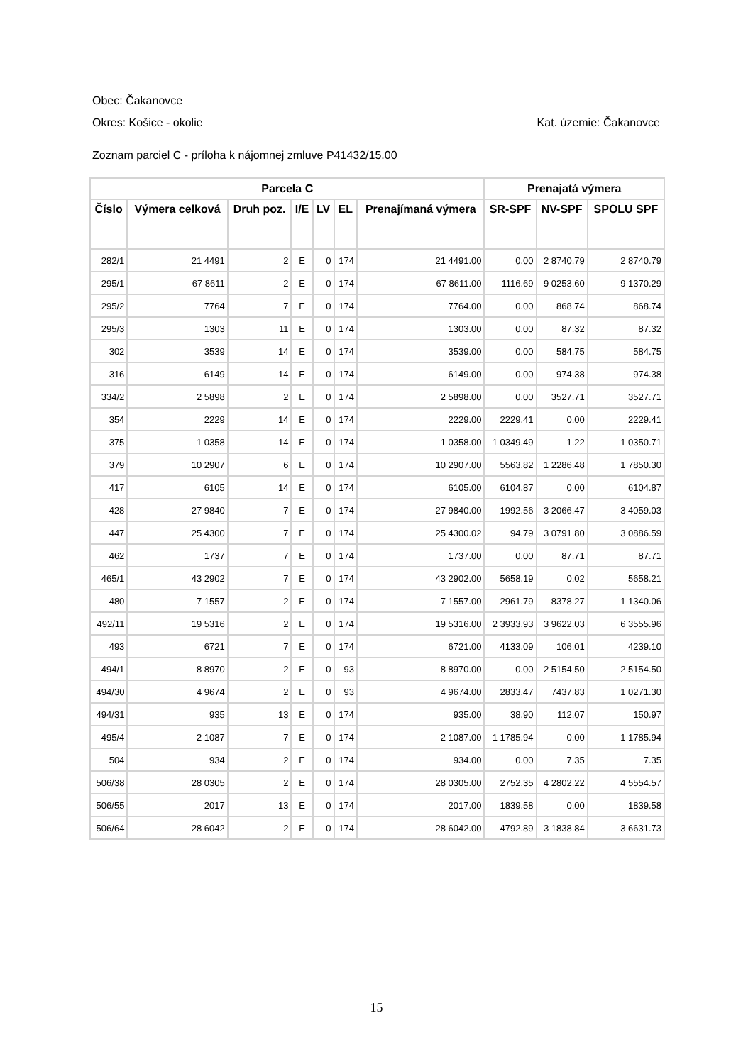Obec: Čakanovce
Okres: Košice - okolie Kat. územie: Čakanovce
Zoznam parciel C - príloha k nájomnej zmluve P41432/15.00
| Parcela C | | | | | | | Prenajatá výmera | | |
| --- | --- | --- | --- | --- | --- | --- | --- | --- | --- |
| Číslo | Výmera celková | Druh poz. | I/E | LV | EL | Prenajímaná výmera | SR-SPF | NV-SPF | SPOLU SPF |
| 282/1 | 21 4491 | 2 | E | 0 | 174 | 21 4491.00 | 0.00 | 2 8740.79 | 2 8740.79 |
| 295/1 | 67 8611 | 2 | E | 0 | 174 | 67 8611.00 | 1116.69 | 9 0253.60 | 9 1370.29 |
| 295/2 | 7764 | 7 | E | 0 | 174 | 7764.00 | 0.00 | 868.74 | 868.74 |
| 295/3 | 1303 | 11 | E | 0 | 174 | 1303.00 | 0.00 | 87.32 | 87.32 |
| 302 | 3539 | 14 | E | 0 | 174 | 3539.00 | 0.00 | 584.75 | 584.75 |
| 316 | 6149 | 14 | E | 0 | 174 | 6149.00 | 0.00 | 974.38 | 974.38 |
| 334/2 | 2 5898 | 2 | E | 0 | 174 | 2 5898.00 | 0.00 | 3527.71 | 3527.71 |
| 354 | 2229 | 14 | E | 0 | 174 | 2229.00 | 2229.41 | 0.00 | 2229.41 |
| 375 | 1 0358 | 14 | E | 0 | 174 | 1 0358.00 | 1 0349.49 | 1.22 | 1 0350.71 |
| 379 | 10 2907 | 6 | E | 0 | 174 | 10 2907.00 | 5563.82 | 1 2286.48 | 1 7850.30 |
| 417 | 6105 | 14 | E | 0 | 174 | 6105.00 | 6104.87 | 0.00 | 6104.87 |
| 428 | 27 9840 | 7 | E | 0 | 174 | 27 9840.00 | 1992.56 | 3 2066.47 | 3 4059.03 |
| 447 | 25 4300 | 7 | E | 0 | 174 | 25 4300.02 | 94.79 | 3 0791.80 | 3 0886.59 |
| 462 | 1737 | 7 | E | 0 | 174 | 1737.00 | 0.00 | 87.71 | 87.71 |
| 465/1 | 43 2902 | 7 | E | 0 | 174 | 43 2902.00 | 5658.19 | 0.02 | 5658.21 |
| 480 | 7 1557 | 2 | E | 0 | 174 | 7 1557.00 | 2961.79 | 8378.27 | 1 1340.06 |
| 492/11 | 19 5316 | 2 | E | 0 | 174 | 19 5316.00 | 2 3933.93 | 3 9622.03 | 6 3555.96 |
| 493 | 6721 | 7 | E | 0 | 174 | 6721.00 | 4133.09 | 106.01 | 4239.10 |
| 494/1 | 8 8970 | 2 | E | 0 | 93 | 8 8970.00 | 0.00 | 2 5154.50 | 2 5154.50 |
| 494/30 | 4 9674 | 2 | E | 0 | 93 | 4 9674.00 | 2833.47 | 7437.83 | 1 0271.30 |
| 494/31 | 935 | 13 | E | 0 | 174 | 935.00 | 38.90 | 112.07 | 150.97 |
| 495/4 | 2 1087 | 7 | E | 0 | 174 | 2 1087.00 | 1 1785.94 | 0.00 | 1 1785.94 |
| 504 | 934 | 2 | E | 0 | 174 | 934.00 | 0.00 | 7.35 | 7.35 |
| 506/38 | 28 0305 | 2 | E | 0 | 174 | 28 0305.00 | 2752.35 | 4 2802.22 | 4 5554.57 |
| 506/55 | 2017 | 13 | E | 0 | 174 | 2017.00 | 1839.58 | 0.00 | 1839.58 |
| 506/64 | 28 6042 | 2 | E | 0 | 174 | 28 6042.00 | 4792.89 | 3 1838.84 | 3 6631.73 |
15